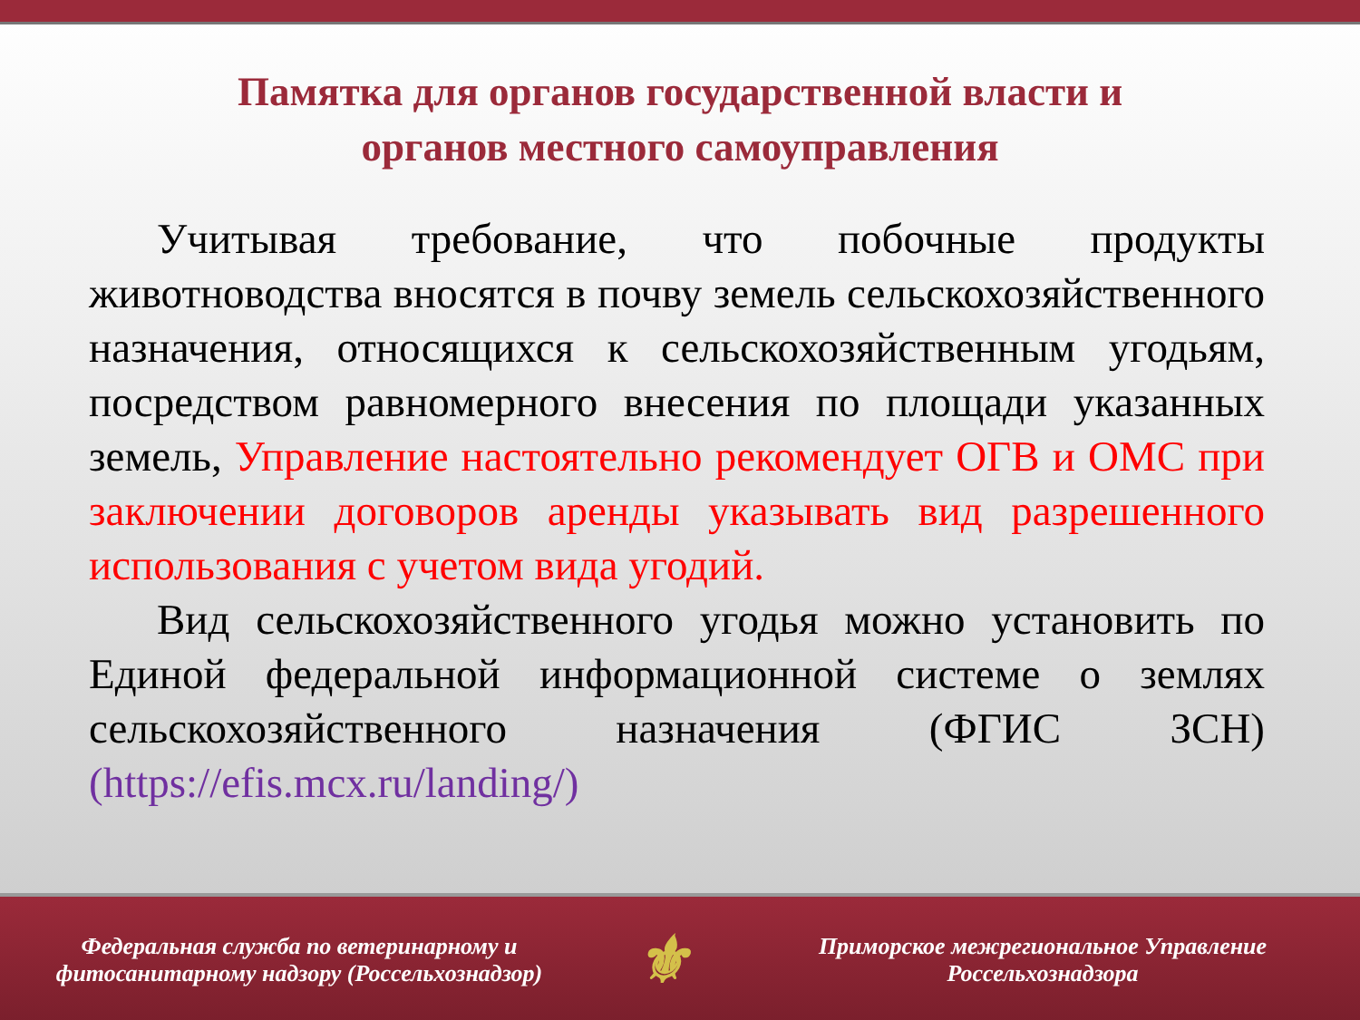Памятка для органов государственной власти и
органов местного самоуправления
Учитывая требование, что побочные продукты животноводства вносятся в почву земель сельскохозяйственного назначения, относящихся к сельскохозяйственным угодьям, посредством равномерного внесения по площади указанных земель, Управление настоятельно рекомендует ОГВ и ОМС при заключении договоров аренды указывать вид разрешенного использования с учетом вида угодий.
Вид сельскохозяйственного угодья можно установить по Единой федеральной информационной системе о землях сельскохозяйственного назначения (ФГИС ЗСН) (https://efis.mcx.ru/landing/)
Федеральная служба по ветеринарному и фитосанитарному надзору (Россельхознадзор)
⚜
Приморское межрегиональное Управление Россельхознадзора